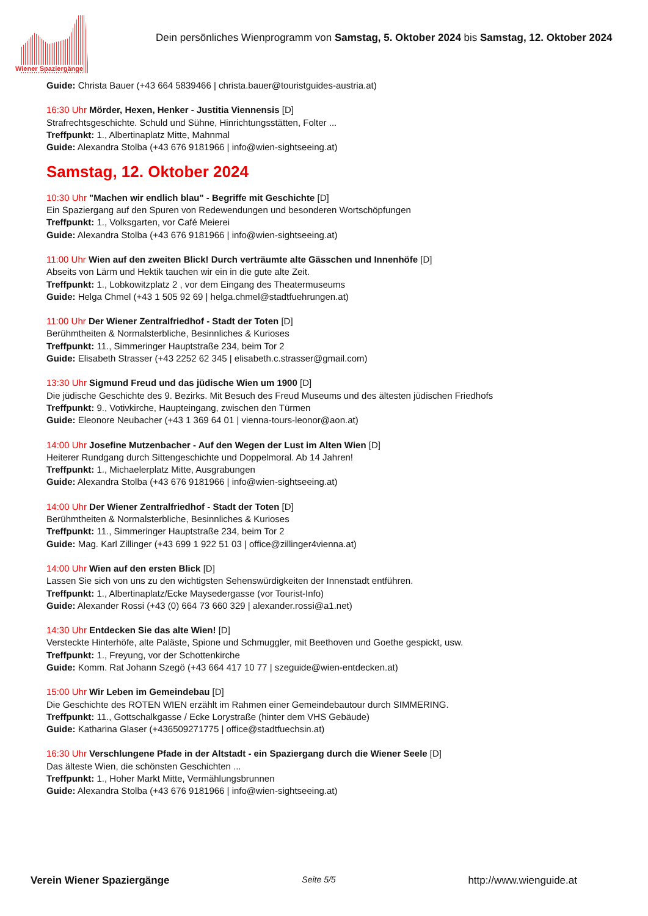Wiener Spaziergänge
Dein persönliches Wienprogramm von Samstag, 5. Oktober 2024 bis Samstag, 12. Oktober 2024
Guide: Christa Bauer (+43 664 5839466 | christa.bauer@touristguides-austria.at)
16:30 Uhr Mörder, Hexen, Henker - Justitia Viennensis [D]
Strafrechtsgeschichte. Schuld und Sühne, Hinrichtungsstätten, Folter ...
Treffpunkt: 1., Albertinaplatz Mitte, Mahnmal
Guide: Alexandra Stolba (+43 676 9181966 | info@wien-sightseeing.at)
Samstag, 12. Oktober 2024
10:30 Uhr "Machen wir endlich blau" - Begriffe mit Geschichte [D]
Ein Spaziergang auf den Spuren von Redewendungen und besonderen Wortschöpfungen
Treffpunkt: 1., Volksgarten, vor Café Meierei
Guide: Alexandra Stolba (+43 676 9181966 | info@wien-sightseeing.at)
11:00 Uhr Wien auf den zweiten Blick! Durch verträumte alte Gässchen und Innenhöfe [D]
Abseits von Lärm und Hektik tauchen wir ein in die gute alte Zeit.
Treffpunkt: 1., Lobkowitzplatz 2 , vor dem Eingang des Theatermuseums
Guide: Helga Chmel (+43 1 505 92 69 | helga.chmel@stadtfuehrungen.at)
11:00 Uhr Der Wiener Zentralfriedhof - Stadt der Toten [D]
Berühmtheiten & Normalsterbliche, Besinnliches & Kurioses
Treffpunkt: 11., Simmeringer Hauptstraße 234, beim Tor 2
Guide: Elisabeth Strasser (+43 2252 62 345 | elisabeth.c.strasser@gmail.com)
13:30 Uhr Sigmund Freud und das jüdische Wien um 1900 [D]
Die jüdische Geschichte des 9. Bezirks. Mit Besuch des Freud Museums und des ältesten jüdischen Friedhofs
Treffpunkt: 9., Votivkirche, Haupteingang, zwischen den Türmen
Guide: Eleonore Neubacher (+43 1 369 64 01 | vienna-tours-leonor@aon.at)
14:00 Uhr Josefine Mutzenbacher - Auf den Wegen der Lust im Alten Wien [D]
Heiterer Rundgang durch Sittengeschichte und Doppelmoral. Ab 14 Jahren!
Treffpunkt: 1., Michaelerplatz Mitte, Ausgrabungen
Guide: Alexandra Stolba (+43 676 9181966 | info@wien-sightseeing.at)
14:00 Uhr Der Wiener Zentralfriedhof - Stadt der Toten [D]
Berühmtheiten & Normalsterbliche, Besinnliches & Kurioses
Treffpunkt: 11., Simmeringer Hauptstraße 234, beim Tor 2
Guide: Mag. Karl Zillinger (+43 699 1 922 51 03 | office@zillinger4vienna.at)
14:00 Uhr Wien auf den ersten Blick [D]
Lassen Sie sich von uns zu den wichtigsten Sehenswürdigkeiten der Innenstadt entführen.
Treffpunkt: 1., Albertinaplatz/Ecke Maysedergasse (vor Tourist-Info)
Guide: Alexander Rossi (+43 (0) 664 73 660 329 | alexander.rossi@a1.net)
14:30 Uhr Entdecken Sie das alte Wien! [D]
Versteckte Hinterhöfe, alte Paläste, Spione und Schmuggler, mit Beethoven und Goethe gespickt, usw.
Treffpunkt: 1., Freyung, vor der Schottenkirche
Guide: Komm. Rat Johann Szegö (+43 664 417 10 77 | szeguide@wien-entdecken.at)
15:00 Uhr Wir Leben im Gemeindebau [D]
Die Geschichte des ROTEN WIEN erzählt im Rahmen einer Gemeindebautour durch SIMMERING.
Treffpunkt: 11., Gottschalkgasse / Ecke Lorystraße (hinter dem VHS Gebäude)
Guide: Katharina Glaser (+436509271775 | office@stadtfuechsin.at)
16:30 Uhr Verschlungene Pfade in der Altstadt - ein Spaziergang durch die Wiener Seele [D]
Das älteste Wien, die schönsten Geschichten ...
Treffpunkt: 1., Hoher Markt Mitte, Vermählungsbrunnen
Guide: Alexandra Stolba (+43 676 9181966 | info@wien-sightseeing.at)
Verein Wiener Spaziergänge Seite 5/5 http://www.wienguide.at